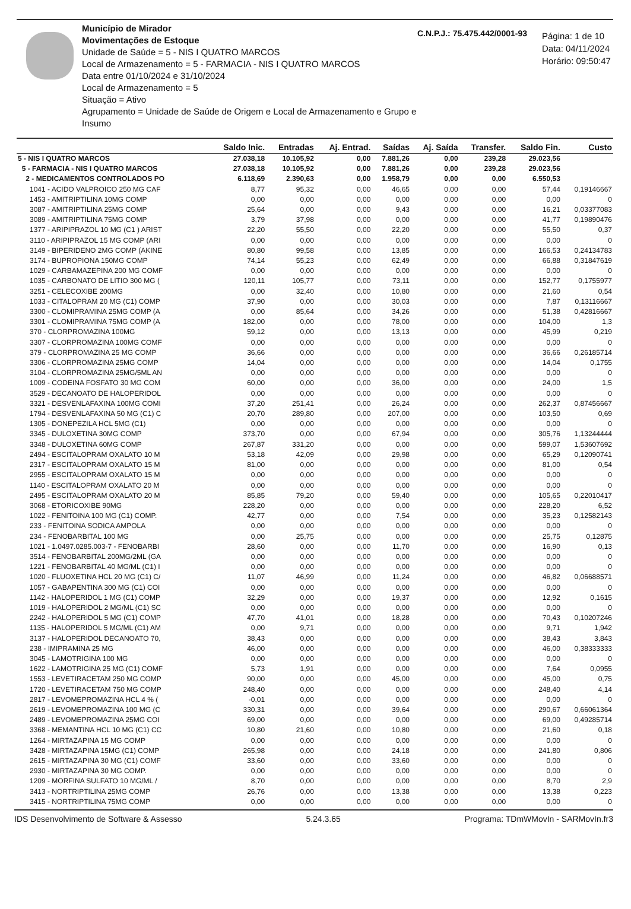Município de Mirador
Movimentações de Estoque
Unidade de Saúde = 5 - NIS I QUATRO MARCOS
Local de Armazenamento = 5 - FARMACIA - NIS I QUATRO MARCOS
Data entre 01/10/2024 e 31/10/2024
Local de Armazenamento = 5
Situação = Ativo
Agrupamento = Unidade de Saúde de Origem e Local de Armazenamento e Grupo e Insumo
C.N.P.J.: 75.475.442/0001-93
Página: 1 de 10
Data: 04/11/2024
Horário: 09:50:47
| | Saldo Inic. | Entradas | Aj. Entrad. | Saídas | Aj. Saída | Transfer. | Saldo Fin. | Custo |
| --- | --- | --- | --- | --- | --- | --- | --- | --- |
| 5 - NIS I QUATRO MARCOS | 27.038,18 | 10.105,92 | 0,00 | 7.881,26 | 0,00 | 239,28 | 29.023,56 | |
| 5 - FARMACIA - NIS I QUATRO MARCOS | 27.038,18 | 10.105,92 | 0,00 | 7.881,26 | 0,00 | 239,28 | 29.023,56 | |
| 2 - MEDICAMENTOS CONTROLADOS PO | 6.118,69 | 2.390,63 | 0,00 | 1.958,79 | 0,00 | 0,00 | 6.550,53 | |
| 1041 - ACIDO VALPROICO 250 MG CAF | 8,77 | 95,32 | 0,00 | 46,65 | 0,00 | 0,00 | 57,44 | 0,19146667 |
| 1453 - AMITRIPTILINA 10MG COMP | 0,00 | 0,00 | 0,00 | 0,00 | 0,00 | 0,00 | 0,00 | 0 |
| 3087 - AMITRIPTILINA 25MG COMP | 25,64 | 0,00 | 0,00 | 9,43 | 0,00 | 0,00 | 16,21 | 0,03377083 |
| 3089 - AMITRIPTILINA 75MG COMP | 3,79 | 37,98 | 0,00 | 0,00 | 0,00 | 0,00 | 41,77 | 0,19890476 |
| 1377 - ARIPIPRAZOL 10 MG (C1 ) ARIST | 22,20 | 55,50 | 0,00 | 22,20 | 0,00 | 0,00 | 55,50 | 0,37 |
| 3110 - ARIPIPRAZOL 15 MG COMP (ARI | 0,00 | 0,00 | 0,00 | 0,00 | 0,00 | 0,00 | 0,00 | 0 |
| 3149 - BIPERIDENO 2MG COMP (AKINE | 80,80 | 99,58 | 0,00 | 13,85 | 0,00 | 0,00 | 166,53 | 0,24134783 |
| 3174 - BUPROPIONA 150MG COMP | 74,14 | 55,23 | 0,00 | 62,49 | 0,00 | 0,00 | 66,88 | 0,31847619 |
| 1029 - CARBAMAZEPINA 200 MG COMF | 0,00 | 0,00 | 0,00 | 0,00 | 0,00 | 0,00 | 0,00 | 0 |
| 1035 - CARBONATO DE LITIO 300 MG ( | 120,11 | 105,77 | 0,00 | 73,11 | 0,00 | 0,00 | 152,77 | 0,1755977 |
| 3251 - CELECOXIBE 200MG | 0,00 | 32,40 | 0,00 | 10,80 | 0,00 | 0,00 | 21,60 | 0,54 |
| 1033 - CITALOPRAM 20 MG (C1) COMP | 37,90 | 0,00 | 0,00 | 30,03 | 0,00 | 0,00 | 7,87 | 0,13116667 |
| 3300 - CLOMIPRAMINA 25MG COMP (A | 0,00 | 85,64 | 0,00 | 34,26 | 0,00 | 0,00 | 51,38 | 0,42816667 |
| 3301 - CLOMIPRAMINA 75MG COMP (A | 182,00 | 0,00 | 0,00 | 78,00 | 0,00 | 0,00 | 104,00 | 1,3 |
| 370 - CLORPROMAZINA 100MG | 59,12 | 0,00 | 0,00 | 13,13 | 0,00 | 0,00 | 45,99 | 0,219 |
| 3307 - CLORPROMAZINA 100MG COMF | 0,00 | 0,00 | 0,00 | 0,00 | 0,00 | 0,00 | 0,00 | 0 |
| 379 - CLORPROMAZINA 25 MG COMP | 36,66 | 0,00 | 0,00 | 0,00 | 0,00 | 0,00 | 36,66 | 0,26185714 |
| 3306 - CLORPROMAZINA 25MG COMP | 14,04 | 0,00 | 0,00 | 0,00 | 0,00 | 0,00 | 14,04 | 0,1755 |
| 3104 - CLORPROMAZINA 25MG/5ML AN | 0,00 | 0,00 | 0,00 | 0,00 | 0,00 | 0,00 | 0,00 | 0 |
| 1009 - CODEINA FOSFATO 30 MG COM | 60,00 | 0,00 | 0,00 | 36,00 | 0,00 | 0,00 | 24,00 | 1,5 |
| 3529 - DECANOATO DE HALOPERIDOL | 0,00 | 0,00 | 0,00 | 0,00 | 0,00 | 0,00 | 0,00 | 0 |
| 3321 - DESVENLAFAXINA 100MG COMI | 37,20 | 251,41 | 0,00 | 26,24 | 0,00 | 0,00 | 262,37 | 0,87456667 |
| 1794 - DESVENLAFAXINA 50 MG (C1) C | 20,70 | 289,80 | 0,00 | 207,00 | 0,00 | 0,00 | 103,50 | 0,69 |
| 1305 - DONEPEZILA HCL 5MG (C1) | 0,00 | 0,00 | 0,00 | 0,00 | 0,00 | 0,00 | 0,00 | 0 |
| 3345 - DULOXETINA 30MG COMP | 373,70 | 0,00 | 0,00 | 67,94 | 0,00 | 0,00 | 305,76 | 1,13244444 |
| 3348 - DULOXETINA 60MG COMP | 267,87 | 331,20 | 0,00 | 0,00 | 0,00 | 0,00 | 599,07 | 1,53607692 |
| 2494 - ESCITALOPRAM OXALATO 10 M | 53,18 | 42,09 | 0,00 | 29,98 | 0,00 | 0,00 | 65,29 | 0,12090741 |
| 2317 - ESCITALOPRAM OXALATO 15 M | 81,00 | 0,00 | 0,00 | 0,00 | 0,00 | 0,00 | 81,00 | 0,54 |
| 2955 - ESCITALOPRAM OXALATO 15 M | 0,00 | 0,00 | 0,00 | 0,00 | 0,00 | 0,00 | 0,00 | 0 |
| 1140 - ESCITALOPRAM OXALATO 20 M | 0,00 | 0,00 | 0,00 | 0,00 | 0,00 | 0,00 | 0,00 | 0 |
| 2495 - ESCITALOPRAM OXALATO 20 M | 85,85 | 79,20 | 0,00 | 59,40 | 0,00 | 0,00 | 105,65 | 0,22010417 |
| 3068 - ETORICOXIBE 90MG | 228,20 | 0,00 | 0,00 | 0,00 | 0,00 | 0,00 | 228,20 | 6,52 |
| 1022 - FENITOINA 100 MG (C1) COMP. | 42,77 | 0,00 | 0,00 | 7,54 | 0,00 | 0,00 | 35,23 | 0,12582143 |
| 233 - FENITOINA SODICA AMPOLA | 0,00 | 0,00 | 0,00 | 0,00 | 0,00 | 0,00 | 0,00 | 0 |
| 234 - FENOBARBITAL 100 MG | 0,00 | 25,75 | 0,00 | 0,00 | 0,00 | 0,00 | 25,75 | 0,12875 |
| 1021 - 1.0497.0285.003-7 - FENOBARBI | 28,60 | 0,00 | 0,00 | 11,70 | 0,00 | 0,00 | 16,90 | 0,13 |
| 3514 - FENOBARBITAL 200MG/2ML (GA | 0,00 | 0,00 | 0,00 | 0,00 | 0,00 | 0,00 | 0,00 | 0 |
| 1221 - FENOBARBITAL 40 MG/ML (C1) I | 0,00 | 0,00 | 0,00 | 0,00 | 0,00 | 0,00 | 0,00 | 0 |
| 1020 - FLUOXETINA HCL 20 MG (C1) C/ | 11,07 | 46,99 | 0,00 | 11,24 | 0,00 | 0,00 | 46,82 | 0,06688571 |
| 1057 - GABAPENTINA 300 MG (C1) COI | 0,00 | 0,00 | 0,00 | 0,00 | 0,00 | 0,00 | 0,00 | 0 |
| 1142 - HALOPERIDOL 1 MG (C1) COMP | 32,29 | 0,00 | 0,00 | 19,37 | 0,00 | 0,00 | 12,92 | 0,1615 |
| 1019 - HALOPERIDOL 2 MG/ML (C1) SC | 0,00 | 0,00 | 0,00 | 0,00 | 0,00 | 0,00 | 0,00 | 0 |
| 2242 - HALOPERIDOL 5 MG (C1) COMP | 47,70 | 41,01 | 0,00 | 18,28 | 0,00 | 0,00 | 70,43 | 0,10207246 |
| 1135 - HALOPERIDOL 5 MG/ML (C1) AM | 0,00 | 9,71 | 0,00 | 0,00 | 0,00 | 0,00 | 9,71 | 1,942 |
| 3137 - HALOPERIDOL DECANOATO 70, | 38,43 | 0,00 | 0,00 | 0,00 | 0,00 | 0,00 | 38,43 | 3,843 |
| 238 - IMIPRAMINA 25 MG | 46,00 | 0,00 | 0,00 | 0,00 | 0,00 | 0,00 | 46,00 | 0,38333333 |
| 3045 - LAMOTRIGINA 100 MG | 0,00 | 0,00 | 0,00 | 0,00 | 0,00 | 0,00 | 0,00 | 0 |
| 1622 - LAMOTRIGINA 25 MG (C1) COMF | 5,73 | 1,91 | 0,00 | 0,00 | 0,00 | 0,00 | 7,64 | 0,0955 |
| 1553 - LEVETIRACETAM 250 MG COMP | 90,00 | 0,00 | 0,00 | 45,00 | 0,00 | 0,00 | 45,00 | 0,75 |
| 1720 - LEVETIRACETAM 750 MG COMP | 248,40 | 0,00 | 0,00 | 0,00 | 0,00 | 0,00 | 248,40 | 4,14 |
| 2817 - LEVOMEPROMAZINA HCL 4 % ( | -0,01 | 0,00 | 0,00 | 0,00 | 0,00 | 0,00 | 0,00 | 0 |
| 2619 - LEVOMEPROMAZINA 100 MG (C | 330,31 | 0,00 | 0,00 | 39,64 | 0,00 | 0,00 | 290,67 | 0,66061364 |
| 2489 - LEVOMEPROMAZINA 25MG COI | 69,00 | 0,00 | 0,00 | 0,00 | 0,00 | 0,00 | 69,00 | 0,49285714 |
| 3368 - MEMANTINA HCL 10 MG (C1) CC | 10,80 | 21,60 | 0,00 | 10,80 | 0,00 | 0,00 | 21,60 | 0,18 |
| 1264 - MIRTAZAPINA 15 MG COMP | 0,00 | 0,00 | 0,00 | 0,00 | 0,00 | 0,00 | 0,00 | 0 |
| 3428 - MIRTAZAPINA 15MG (C1) COMP | 265,98 | 0,00 | 0,00 | 24,18 | 0,00 | 0,00 | 241,80 | 0,806 |
| 2615 - MIRTAZAPINA 30 MG (C1) COMF | 33,60 | 0,00 | 0,00 | 33,60 | 0,00 | 0,00 | 0,00 | 0 |
| 2930 - MIRTAZAPINA 30 MG COMP. | 0,00 | 0,00 | 0,00 | 0,00 | 0,00 | 0,00 | 0,00 | 0 |
| 1209 - MORFINA SULFATO 10 MG/ML / | 8,70 | 0,00 | 0,00 | 0,00 | 0,00 | 0,00 | 8,70 | 2,9 |
| 3413 - NORTRIPTILINA 25MG COMP | 26,76 | 0,00 | 0,00 | 13,38 | 0,00 | 0,00 | 13,38 | 0,223 |
| 3415 - NORTRIPTILINA 75MG COMP | 0,00 | 0,00 | 0,00 | 0,00 | 0,00 | 0,00 | 0,00 | 0 |
IDS Desenvolvimento de Software & Assesso 5.24.3.65 Programa: TDmWMovIn - SARMovIn.fr3